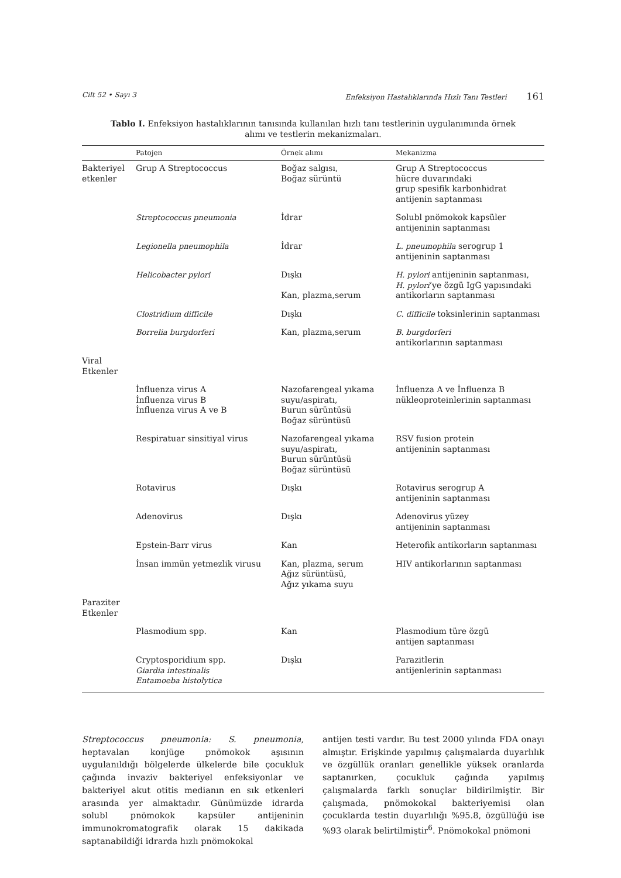Cilt 52 • Sayı 3 Enfeksiyon Hastalıklarında Hızlı Tanı Testleri 161
Tablo I. Enfeksiyon hastalıklarının tanısında kullanılan hızlı tanı testlerinin uygulanımında örnek alımı ve testlerin mekanizmaları.
| | Patojen | Örnek alımı | Mekanizma |
| --- | --- | --- | --- |
| Bakteriyel etkenler | Grup A Streptococcus | Boğaz salgısı, Boğaz sürüntü | Grup A Streptococcus hücre duvarındaki grup spesifik karbonhidrat antijenin saptanması |
| | Streptococcus pneumonia | İdrar | Solubl pnömokok kapsüler antijeninin saptanması |
| | Legionella pneumophila | İdrar | L. pneumophila serogrup 1 antijeninin saptanması |
| | Helicobacter pylori | Dışkı Kan, plazma,serum | H. pylori antijeninin saptanması, H. pylori ’ye özgü IgG yapısındaki antikorların saptanması |
| | Clostridium difficile | Dışkı | C. difficile toksinlerinin saptanması |
| | Borrelia burgdorferi | Kan, plazma,serum | B. burgdorferi antikorlarının saptanması |
| Viral Etkenler | | | |
| | İnfluenza virus A İnfluenza virus B İnfluenza virus A ve B | Nazofarengeal yıkama suyu/aspiratı, Burun sürüntüsü Boğaz sürüntüsü | İnfluenza A ve İnfluenza B nükleoproteinlerinin saptanması |
| | Respiratuar sinsitiyal virus | Nazofarengeal yıkama suyu/aspiratı, Burun sürüntüsü Boğaz sürüntüsü | RSV fusion protein antijeninin saptanması |
| | Rotavirus | Dışkı | Rotavirus serogrup A antijeninin saptanması |
| | Adenovirus | Dışkı | Adenovirus yüzey antijeninin saptanması |
| | Epstein-Barr virus | Kan | Heterofik antikorların saptanması |
| | İnsan immün yetmezlik virusu | Kan, plazma, serum Ağız sürüntüsü, Ağız yıkama suyu | HIV antikorlarının saptanması |
| Paraziter Etkenler | | | |
| | Plasmodium spp. | Kan | Plasmodium türe özgü antijen saptanması |
| | Cryptosporidium spp. Giardia intestinalis Entamoeba histolytica | Dışkı | Parazitlerin antijenlerinin saptanması |
Streptococcus pneumonia: S. pneumonia, heptavalan konjüge pnömokok aşısının uygulanıldığı bölgelerde ülkelerde bile çocukluk çağında invaziv bakteriyel enfeksiyonlar ve bakteriyel akut otitis medianın en sık etkenleri arasında yer almaktadır. Günümüzde idrarda solubl pnömokok kapsüler antijeninin immunokromatografik olarak 15 dakikada saptanabildiği idrarda hızlı pnömokokal
antijen testi vardır. Bu test 2000 yılında FDA onayı almıştır. Erişkinde yapılmış çalışmalarda duyarlılık ve özgüllük oranları genellikle yüksek oranlarda saptanırken, çocukluk çağında yapılmış çalışmalarda farklı sonuçlar bildirilmiştir. Bir çalışmada, pnömokokal bakteriyemisi olan çocuklarda testin duyarlılığı %95.8, özgüllüğü ise %93 olarak belirtilmiştir<sup>6</sup>. Pnömokokal pnömoni